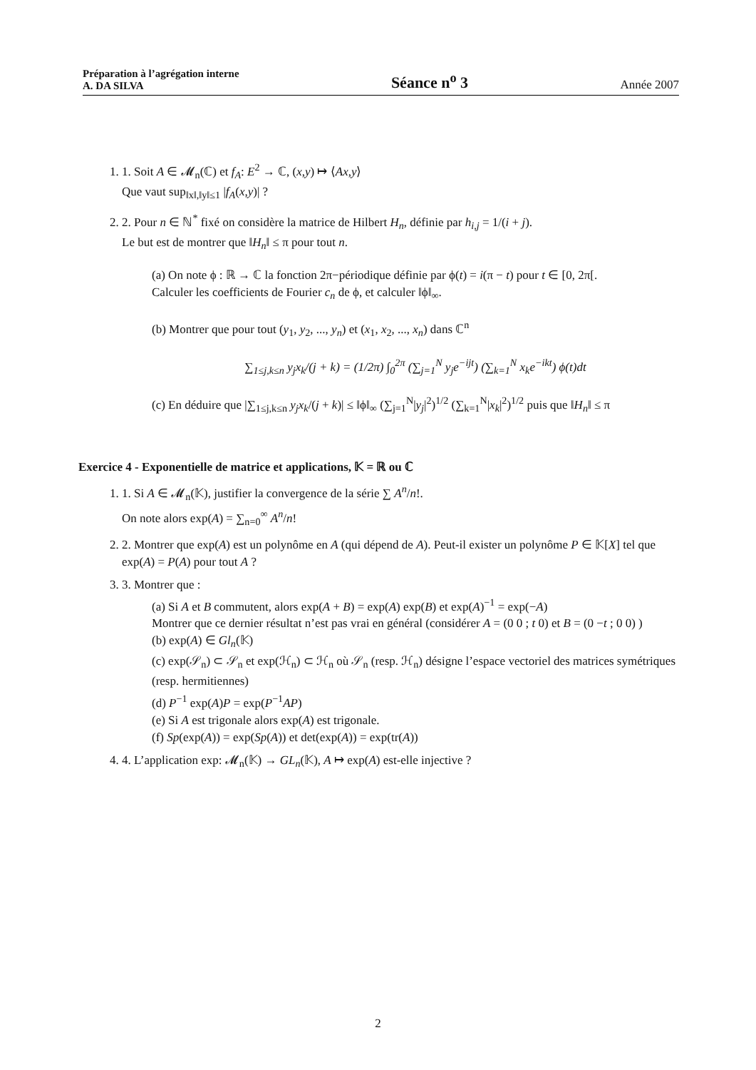Préparation à l’agrégation interne
A. DA SILVA
Séance n<sup>o</sup> 3
Année 2007
1. 1. Soit A ∈ 𝓜<sub>n</sub>(ℂ) et f<sub>A</sub>: E<sup>2</sup> → ℂ, (x,y) ↦ ⟨Ax,y⟩
Que vaut sup<sub>‖x‖,‖y‖≤1</sub> |f<sub>A</sub>(x,y)| ?
2. 2. Pour n ∈ ℕ<sup>*</sup> fixé on considère la matrice de Hilbert H<sub>n</sub>, définie par h<sub>i,j</sub> = 1/(i + j).
Le but est de montrer que ‖H<sub>n</sub>‖ ≤ π pour tout n.
(a) On note ϕ : ℝ → ℂ la fonction 2π−périodique définie par ϕ(t) = i(π − t) pour t ∈ [0, 2π[.
Calculer les coefficients de Fourier c<sub>n</sub> de ϕ, et calculer ‖ϕ‖<sub>∞</sub>.
(b) Montrer que pour tout (y<sub>1</sub>, y<sub>2</sub>, ..., y<sub>n</sub>) et (x<sub>1</sub>, x<sub>2</sub>, ..., x<sub>n</sub>) dans ℂ<sup>n</sup>
∑<sub>1≤j,k≤n</sub> y<sub>j</sub>x<sub>k</sub>/(j + k) = (1/2π) ∫<sub>0</sub><sup>2π</sup> (∑<sub>j=1</sub><sup>N</sup> y<sub>j</sub>e<sup>−ijt</sup>) (∑<sub>k=1</sub><sup>N</sup> x<sub>k</sub>e<sup>−ikt</sup>) ϕ(t)dt
(c) En déduire que |∑<sub>1≤j,k≤n</sub> y<sub>j</sub>x<sub>k</sub>/(j + k)| ≤ ‖ϕ‖<sub>∞</sub> (∑<sub>j=1</sub><sup>N</sup>|y<sub>j</sub>|<sup>2</sup>)<sup>1/2</sup> (∑<sub>k=1</sub><sup>N</sup>|x<sub>k</sub>|<sup>2</sup>)<sup>1/2</sup> puis que ‖H<sub>n</sub>‖ ≤ π
Exercice 4 - Exponentielle de matrice et applications, 𝕂 = ℝ ou ℂ
1. 1. Si A ∈ 𝓜<sub>n</sub>(𝕂), justifier la convergence de la série ∑ A<sup>n</sup>/n!.
On note alors exp(A) = ∑<sub>n=0</sub><sup>∞</sup> A<sup>n</sup>/n!
2. 2. Montrer que exp(A) est un polynôme en A (qui dépend de A). Peut-il exister un polynôme P ∈ 𝕂[X] tel que exp(A) = P(A) pour tout A ?
3. 3. Montrer que :
(a) Si A et B commutent, alors exp(A + B) = exp(A) exp(B) et exp(A)<sup>−1</sup> = exp(−A)
Montrer que ce dernier résultat n’est pas vrai en général (considérer A = (0 0 ; t 0) et B = (0 −t ; 0 0) )
(b) exp(A) ∈ Gl<sub>n</sub>(𝕂)
(c) exp(𝒮<sub>n</sub>) ⊂ 𝒮<sub>n</sub> et exp(ℋ<sub>n</sub>) ⊂ ℋ<sub>n</sub> où 𝒮<sub>n</sub> (resp. ℋ<sub>n</sub>) désigne l’espace vectoriel des matrices symétriques (resp. hermitiennes)
(d) P<sup>−1</sup> exp(A)P = exp(P<sup>−1</sup>AP)
(e) Si A est trigonale alors exp(A) est trigonale.
(f) Sp(exp(A)) = exp(Sp(A)) et det(exp(A)) = exp(tr(A))
4. 4. L’application exp: 𝓜<sub>n</sub>(𝕂) → GL<sub>n</sub>(𝕂), A ↦ exp(A) est-elle injective ?
2